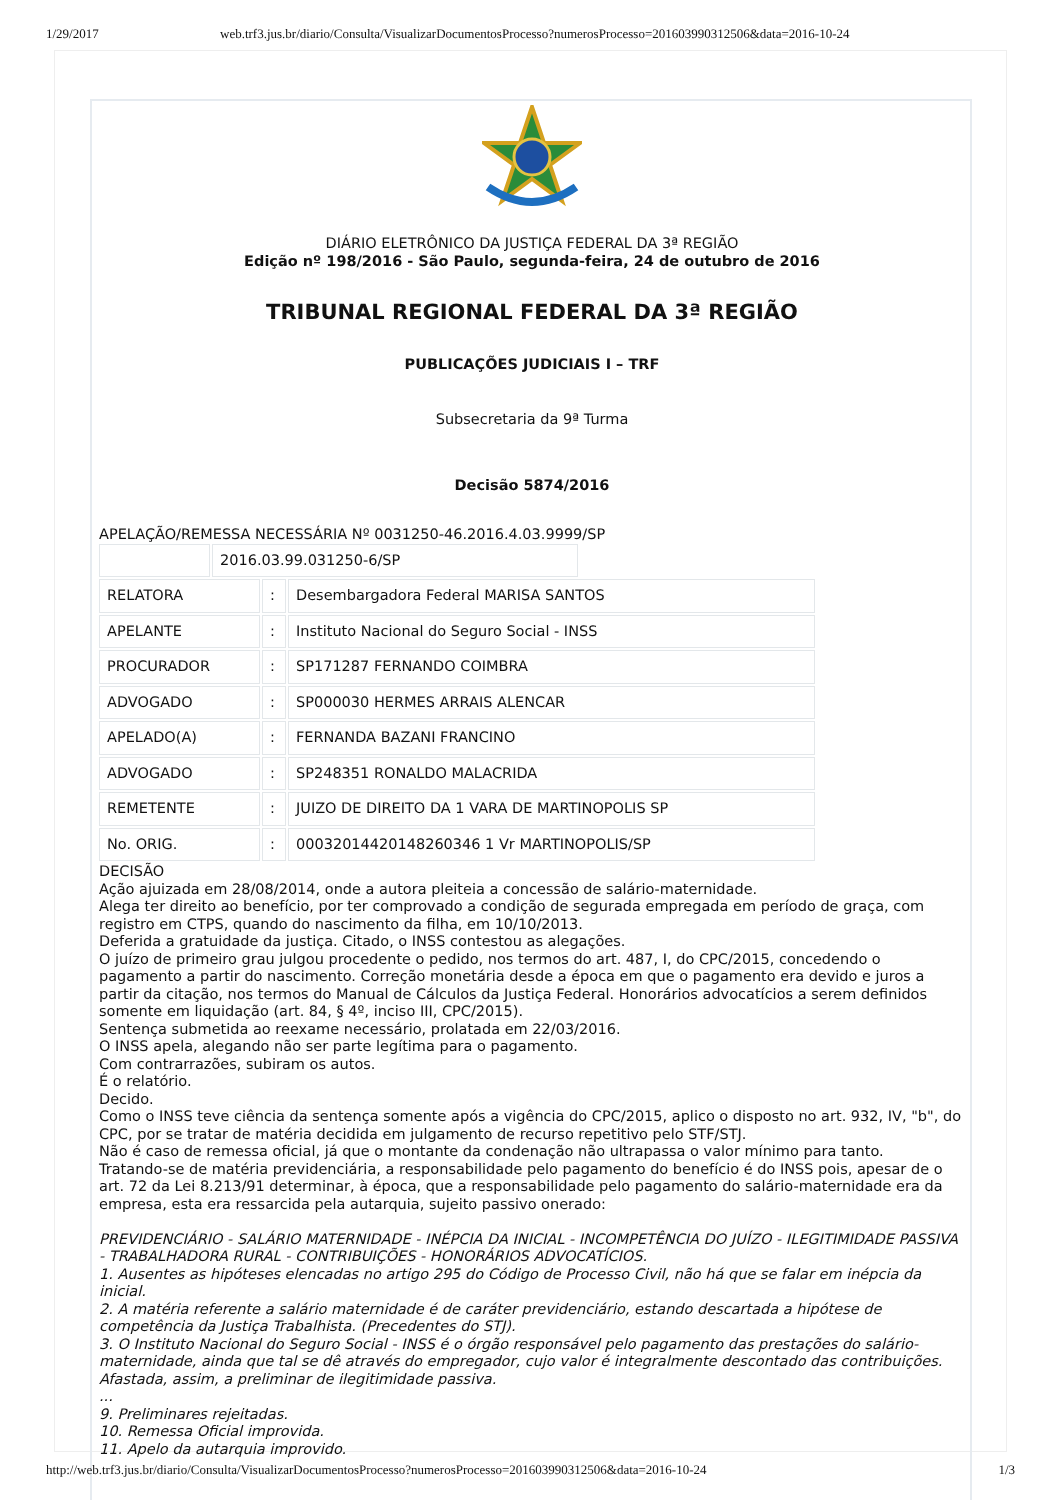1/29/2017 web.trf3.jus.br/diario/Consulta/VisualizarDocumentosProcesso?numerosProcesso=201603990312506&data=2016-10-24
DIÁRIO ELETRÔNICO DA JUSTIÇA FEDERAL DA 3ª REGIÃO
Edição nº 198/2016 - São Paulo, segunda-feira, 24 de outubro de 2016
TRIBUNAL REGIONAL FEDERAL DA 3ª REGIÃO
PUBLICAÇÕES JUDICIAIS I – TRF
Subsecretaria da 9ª Turma
Decisão 5874/2016
APELAÇÃO/REMESSA NECESSÁRIA Nº 0031250-46.2016.4.03.9999/SP
| | 2016.03.99.031250-6/SP |
| RELATORA | : | Desembargadora Federal MARISA SANTOS |
| APELANTE | : | Instituto Nacional do Seguro Social - INSS |
| PROCURADOR | : | SP171287 FERNANDO COIMBRA |
| ADVOGADO | : | SP000030 HERMES ARRAIS ALENCAR |
| APELADO(A) | : | FERNANDA BAZANI FRANCINO |
| ADVOGADO | : | SP248351 RONALDO MALACRIDA |
| REMETENTE | : | JUIZO DE DIREITO DA 1 VARA DE MARTINOPOLIS SP |
| No. ORIG. | : | 00032014420148260346 1 Vr MARTINOPOLIS/SP |
DECISÃO
Ação ajuizada em 28/08/2014, onde a autora pleiteia a concessão de salário-maternidade.
Alega ter direito ao benefício, por ter comprovado a condição de segurada empregada em período de graça, com registro em CTPS, quando do nascimento da filha, em 10/10/2013.
Deferida a gratuidade da justiça. Citado, o INSS contestou as alegações.
O juízo de primeiro grau julgou procedente o pedido, nos termos do art. 487, I, do CPC/2015, concedendo o pagamento a partir do nascimento. Correção monetária desde a época em que o pagamento era devido e juros a partir da citação, nos termos do Manual de Cálculos da Justiça Federal. Honorários advocatícios a serem definidos somente em liquidação (art. 84, § 4º, inciso III, CPC/2015).
Sentença submetida ao reexame necessário, prolatada em 22/03/2016.
O INSS apela, alegando não ser parte legítima para o pagamento.
Com contrarrazões, subiram os autos.
É o relatório.
Decido.
Como o INSS teve ciência da sentença somente após a vigência do CPC/2015, aplico o disposto no art. 932, IV, "b", do CPC, por se tratar de matéria decidida em julgamento de recurso repetitivo pelo STF/STJ.
Não é caso de remessa oficial, já que o montante da condenação não ultrapassa o valor mínimo para tanto.
Tratando-se de matéria previdenciária, a responsabilidade pelo pagamento do benefício é do INSS pois, apesar de o art. 72 da Lei 8.213/91 determinar, à época, que a responsabilidade pelo pagamento do salário-maternidade era da empresa, esta era ressarcida pela autarquia, sujeito passivo onerado:
PREVIDENCIÁRIO - SALÁRIO MATERNIDADE - INÉPCIA DA INICIAL - INCOMPETÊNCIA DO JUÍZO - ILEGITIMIDADE PASSIVA - TRABALHADORA RURAL - CONTRIBUIÇÕES - HONORÁRIOS ADVOCATÍCIOS.
1. Ausentes as hipóteses elencadas no artigo 295 do Código de Processo Civil, não há que se falar em inépcia da inicial.
2. A matéria referente a salário maternidade é de caráter previdenciário, estando descartada a hipótese de competência da Justiça Trabalhista. (Precedentes do STJ).
3. O Instituto Nacional do Seguro Social - INSS é o órgão responsável pelo pagamento das prestações do salário-maternidade, ainda que tal se dê através do empregador, cujo valor é integralmente descontado das contribuições. Afastada, assim, a preliminar de ilegitimidade passiva.
...
9. Preliminares rejeitadas.
10. Remessa Oficial improvida.
11. Apelo da autarquia improvido.
http://web.trf3.jus.br/diario/Consulta/VisualizarDocumentosProcesso?numerosProcesso=201603990312506&data=2016-10-24 1/3